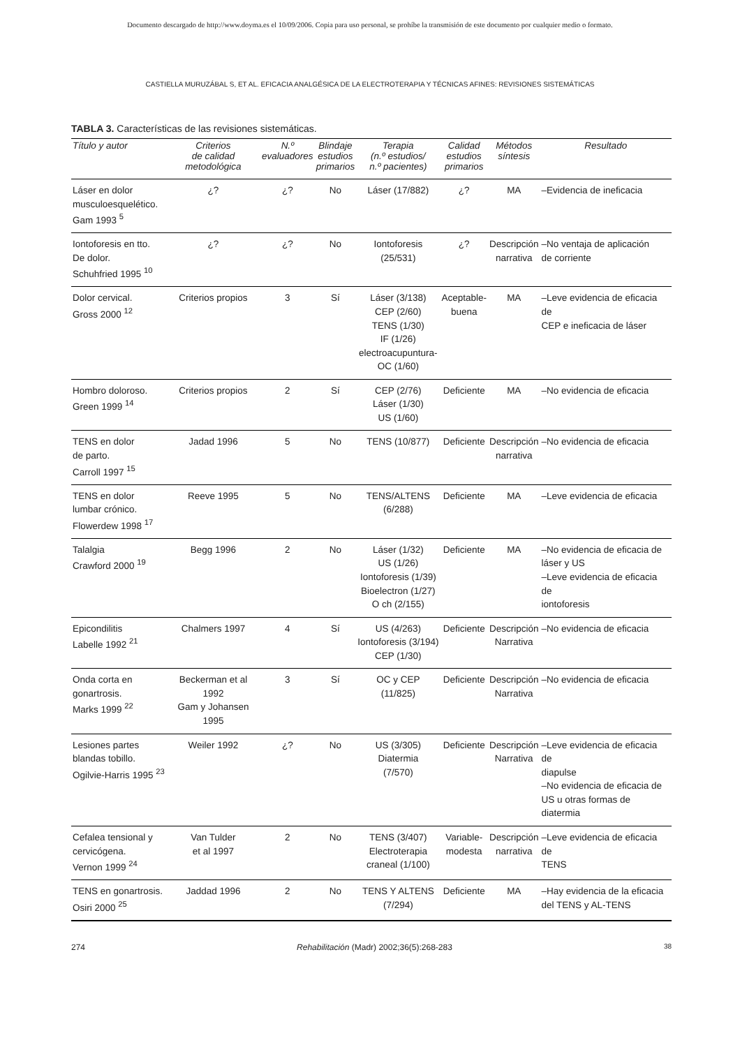Documento descargado de http://www.doyma.es el 10/09/2006. Copia para uso personal, se prohíbe la transmisión de este documento por cualquier medio o formato.
CASTIELLA MURUZÁBAL S, ET AL. EFICACIA ANALGÉSICA DE LA ELECTROTERAPIA Y TÉCNICAS AFINES: REVISIONES SISTEMÁTICAS
TABLA 3. Características de las revisiones sistemáticas.
| Título y autor | Criterios de calidad metodológica | N.º evaluadores | Blindaje estudios primarios | Terapia (n.º estudios/ n.º pacientes) | Calidad estudios primarios | Métodos síntesis | Resultado |
| --- | --- | --- | --- | --- | --- | --- | --- |
| Láser en dolor musculoesquelético. Gam 1993 <sup>5</sup> | ¿? | ¿? | No | Láser (17/882) | ¿? | MA | –Evidencia de ineficacia |
| Iontoforesis en tto. De dolor. Schuhfried 1995 <sup>10</sup> | ¿? | ¿? | No | Iontoforesis (25/531) | ¿? | Descripción narrativa | –No ventaja de aplicación de corriente |
| Dolor cervical. Gross 2000 <sup>12</sup> | Criterios propios | 3 | Sí | Láser (3/138) CEP (2/60) TENS (1/30) IF (1/26) electroacupuntura- OC (1/60) | Aceptable- buena | MA | –Leve evidencia de eficacia de CEP e ineficacia de láser |
| Hombro doloroso. Green 1999 <sup>14</sup> | Criterios propios | 2 | Sí | CEP (2/76) Láser (1/30) US (1/60) | Deficiente | MA | –No evidencia de eficacia |
| TENS en dolor de parto. Carroll 1997 <sup>15</sup> | Jadad 1996 | 5 | No | TENS (10/877) | Deficiente | Descripción narrativa | –No evidencia de eficacia |
| TENS en dolor lumbar crónico. Flowerdew 1998 <sup>17</sup> | Reeve 1995 | 5 | No | TENS/ALTENS (6/288) | Deficiente | MA | –Leve evidencia de eficacia |
| Talalgia Crawford 2000 <sup>19</sup> | Begg 1996 | 2 | No | Láser (1/32) US (1/26) Iontoforesis (1/39) Bioelectron (1/27) O ch (2/155) | Deficiente | MA | –No evidencia de eficacia de láser y US –Leve evidencia de eficacia de iontoforesis |
| Epicondilitis Labelle 1992 <sup>21</sup> | Chalmers 1997 | 4 | Sí | US (4/263) Iontoforesis (3/194) CEP (1/30) | Deficiente | Descripción Narrativa | –No evidencia de eficacia |
| Onda corta en gonartrosis. Marks 1999 <sup>22</sup> | Beckerman et al 1992 Gam y Johansen 1995 | 3 | Sí | OC y CEP (11/825) | Deficiente | Descripción Narrativa | –No evidencia de eficacia |
| Lesiones partes blandas tobillo. Ogilvie-Harris 1995 <sup>23</sup> | Weiler 1992 | ¿? | No | US (3/305) Diatermia (7/570) | Deficiente | Descripción Narrativa | –Leve evidencia de eficacia de diapulse –No evidencia de eficacia de US u otras formas de diatermia |
| Cefalea tensional y cervicógena. Vernon 1999 <sup>24</sup> | Van Tulder et al 1997 | 2 | No | TENS (3/407) Electroterapia craneal (1/100) | Variable- modesta | Descripción narrativa | –Leve evidencia de eficacia de TENS |
| TENS en gonartrosis. Osiri 2000 <sup>25</sup> | Jaddad 1996 | 2 | No | TENS Y ALTENS (7/294) | Deficiente | MA | –Hay evidencia de la eficacia del TENS y AL-TENS |
274 Rehabilitación (Madr) 2002;36(5):268-283 38